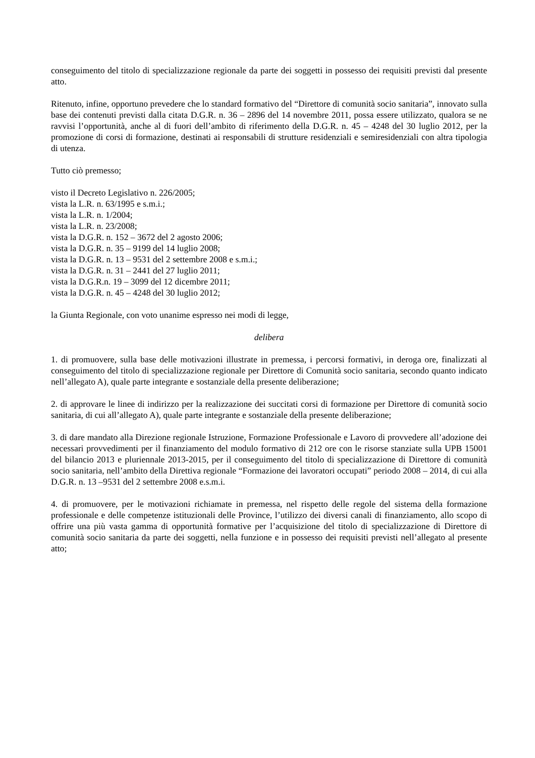conseguimento del titolo di specializzazione regionale da parte dei soggetti in possesso dei requisiti previsti dal presente atto.
Ritenuto, infine, opportuno prevedere che lo standard formativo del “Direttore di comunità socio sanitaria”, innovato sulla base dei contenuti previsti dalla citata D.G.R. n. 36 – 2896 del 14 novembre 2011, possa essere utilizzato, qualora se ne ravvisi l’opportunità, anche al di fuori dell’ambito di riferimento della D.G.R. n. 45 – 4248 del 30 luglio 2012, per la promozione di corsi di formazione, destinati ai responsabili di strutture residenziali e semiresidenziali con altra tipologia di utenza.
Tutto ciò premesso;
visto il Decreto Legislativo n. 226/2005;
vista la L.R. n. 63/1995 e s.m.i.;
vista la L.R. n. 1/2004;
vista la L.R. n. 23/2008;
vista la D.G.R. n. 152 – 3672 del 2 agosto 2006;
vista la D.G.R. n. 35 – 9199 del 14 luglio 2008;
vista la D.G.R. n. 13 – 9531 del 2 settembre 2008 e s.m.i.;
vista la D.G.R. n. 31 – 2441 del 27 luglio 2011;
vista la D.G.R.n. 19 – 3099 del 12 dicembre 2011;
vista la D.G.R. n. 45 – 4248 del 30 luglio 2012;
la Giunta Regionale, con voto unanime espresso nei modi di legge,
delibera
1. di promuovere, sulla base delle motivazioni illustrate in premessa, i percorsi formativi, in deroga ore, finalizzati al conseguimento del titolo di specializzazione regionale per Direttore di Comunità socio sanitaria, secondo quanto indicato nell’allegato A), quale parte integrante e sostanziale della presente deliberazione;
2. di approvare le linee di indirizzo per la realizzazione dei succitati corsi di formazione per Direttore di comunità socio sanitaria, di cui all’allegato A), quale parte integrante e sostanziale della presente deliberazione;
3. di dare mandato alla Direzione regionale Istruzione, Formazione Professionale e Lavoro di provvedere all’adozione dei necessari provvedimenti per il finanziamento del modulo formativo di 212 ore con le risorse stanziate sulla UPB 15001 del bilancio 2013 e pluriennale 2013-2015, per il conseguimento del titolo di specializzazione di Direttore di comunità socio sanitaria, nell’ambito della Direttiva regionale “Formazione dei lavoratori occupati” periodo 2008 – 2014, di cui alla D.G.R. n. 13 –9531 del 2 settembre 2008 e.s.m.i.
4. di promuovere, per le motivazioni richiamate in premessa, nel rispetto delle regole del sistema della formazione professionale e delle competenze istituzionali delle Province, l’utilizzo dei diversi canali di finanziamento, allo scopo di offrire una più vasta gamma di opportunità formative per l’acquisizione del titolo di specializzazione di Direttore di comunità socio sanitaria da parte dei soggetti, nella funzione e in possesso dei requisiti previsti nell’allegato al presente atto;